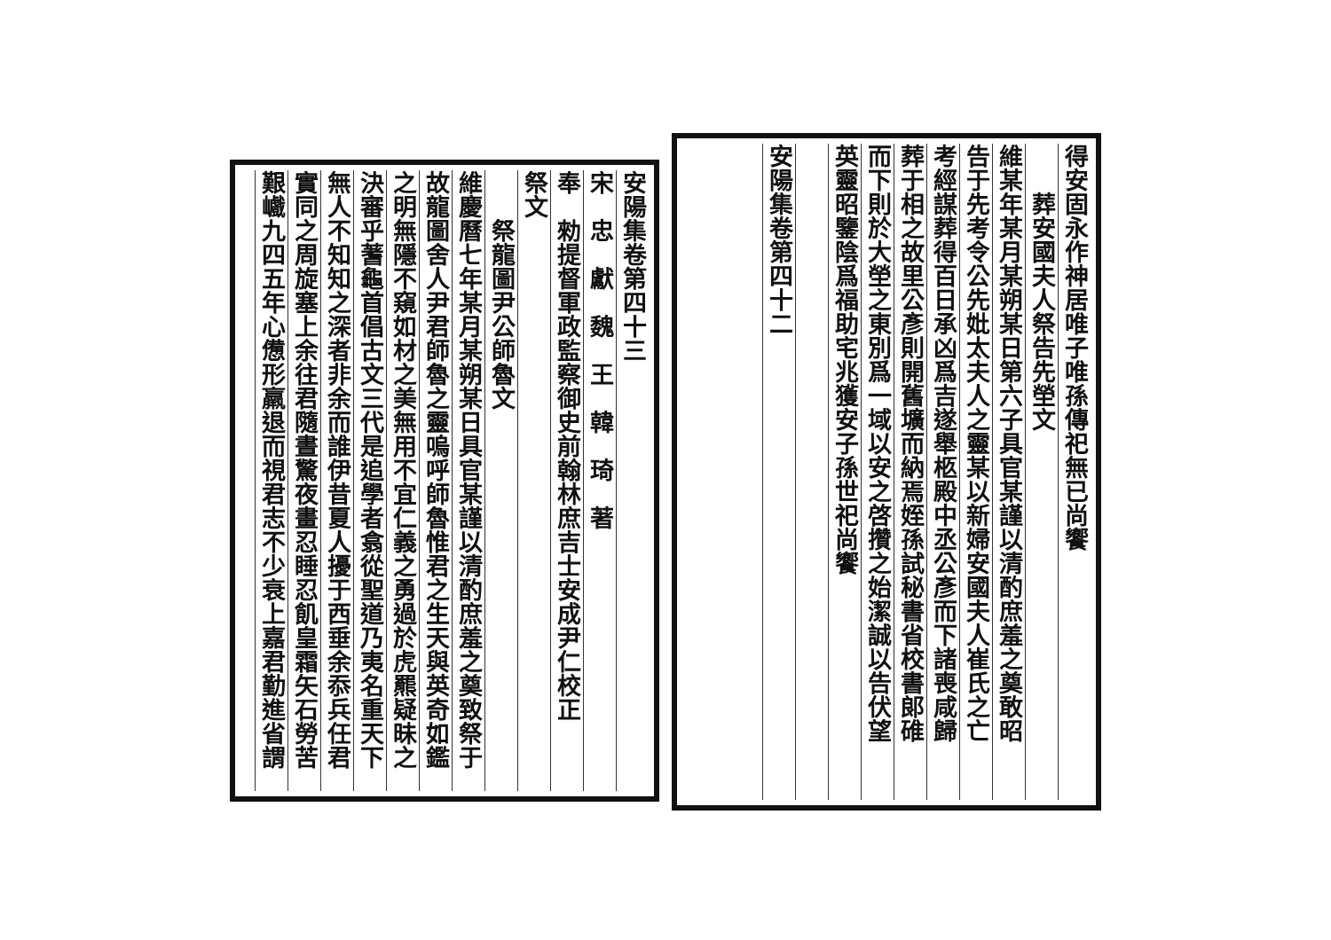得安固永作神居唯子唯孫傳祀無已尚饗
　　葬安國夫人祭告先塋文
維某年某月某朔某日第六子具官某謹以清酌庶羞之奠敢昭
告于先考令公先妣太夫人之靈某以新婦安國夫人崔氏之亡
考經謀葬得百日承凶爲吉遂舉柩殿中丞公彥而下諸喪咸歸
葬于相之故里公彥則開舊壙而納焉姪孫試秘書省校書郎碓
而下則於大塋之東別爲一域以安之啓攢之始潔誠以告伏望
英靈昭鑒陰爲福助宅兆獲安子孫世祀尚饗
　
安陽集卷第四十二
安陽集卷第四十三
宋　忠　獻　魏　王　韓　琦　著
奉　勑提督軍政監察御史前翰林庶吉士安成尹仁校正
祭文
　　祭龍圖尹公師魯文
維慶曆七年某月某朔某日具官某謹以清酌庶羞之奠致祭于
故龍圖舍人尹君師魯之靈嗚呼師魯惟君之生天與英奇如鑑
之明無隱不窺如材之美無用不宜仁義之勇過於虎羆疑昧之
決審乎蓍龜首倡古文三代是追學者翕從聖道乃夷名重天下
無人不知知之深者非余而誰伊昔夏人擾于西垂余忝兵任君
實同之周旋塞上余往君隨晝驚夜畫忍睡忍飢皇霜矢石勞苦
艱巇九四五年心憊形羸退而視君志不少衰上嘉君勤進省謂